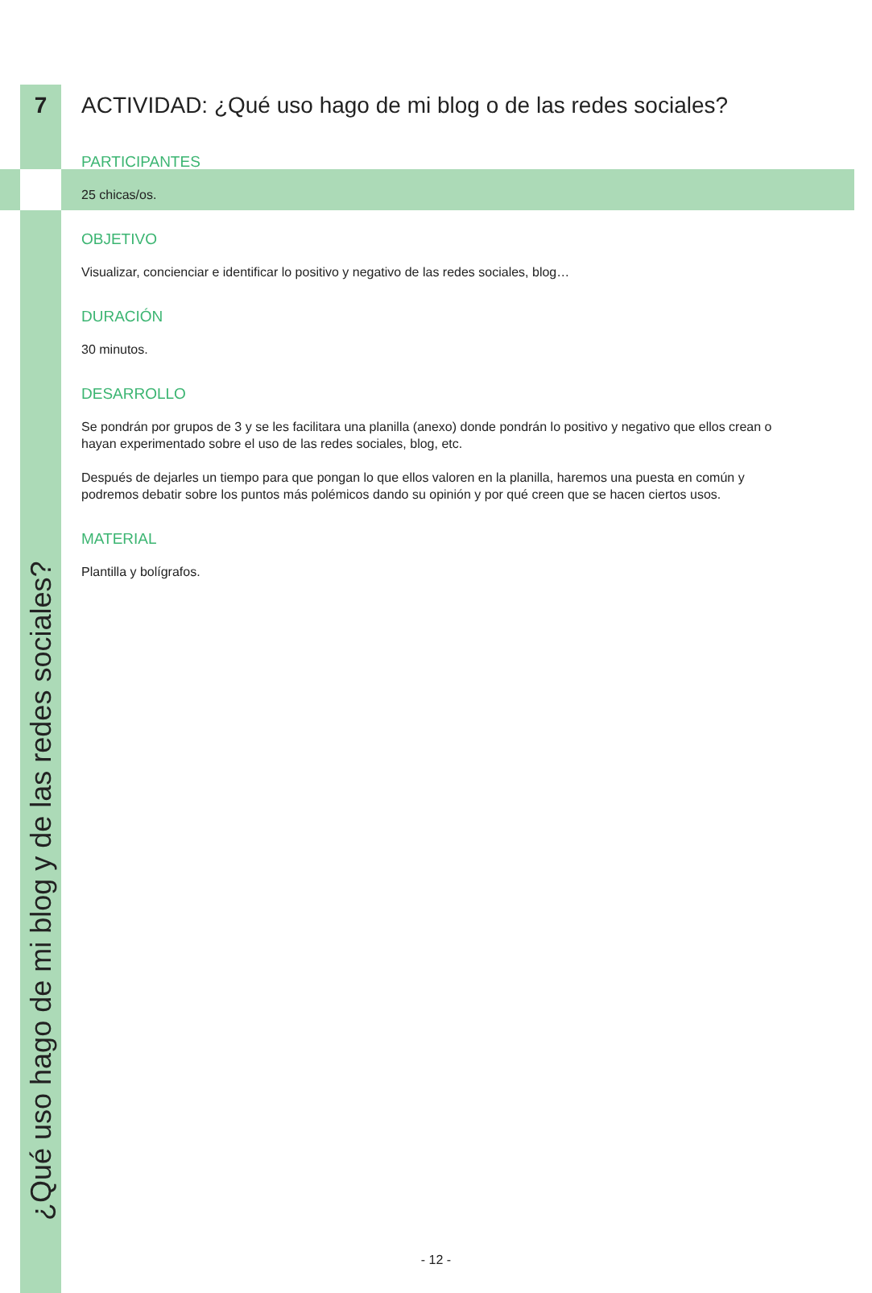7
ACTIVIDAD: ¿Qué uso hago de mi blog o de las redes sociales?
PARTICIPANTES
25 chicas/os.
OBJETIVO
Visualizar, concienciar e identificar lo positivo y negativo de las redes sociales, blog…
DURACIÓN
30 minutos.
DESARROLLO
Se pondrán por grupos de 3 y se les facilitara una planilla (anexo) donde pondrán lo positivo y negativo que ellos crean o hayan experimentado sobre el uso de las redes sociales, blog, etc.
Después de dejarles un tiempo para que pongan lo que ellos valoren en la planilla, haremos una puesta en común y podremos debatir sobre los puntos más polémicos dando su opinión y por qué creen que se hacen ciertos usos.
MATERIAL
Plantilla y bolígrafos.
¿Qué uso hago de mi blog y de las redes sociales?
- 12 -